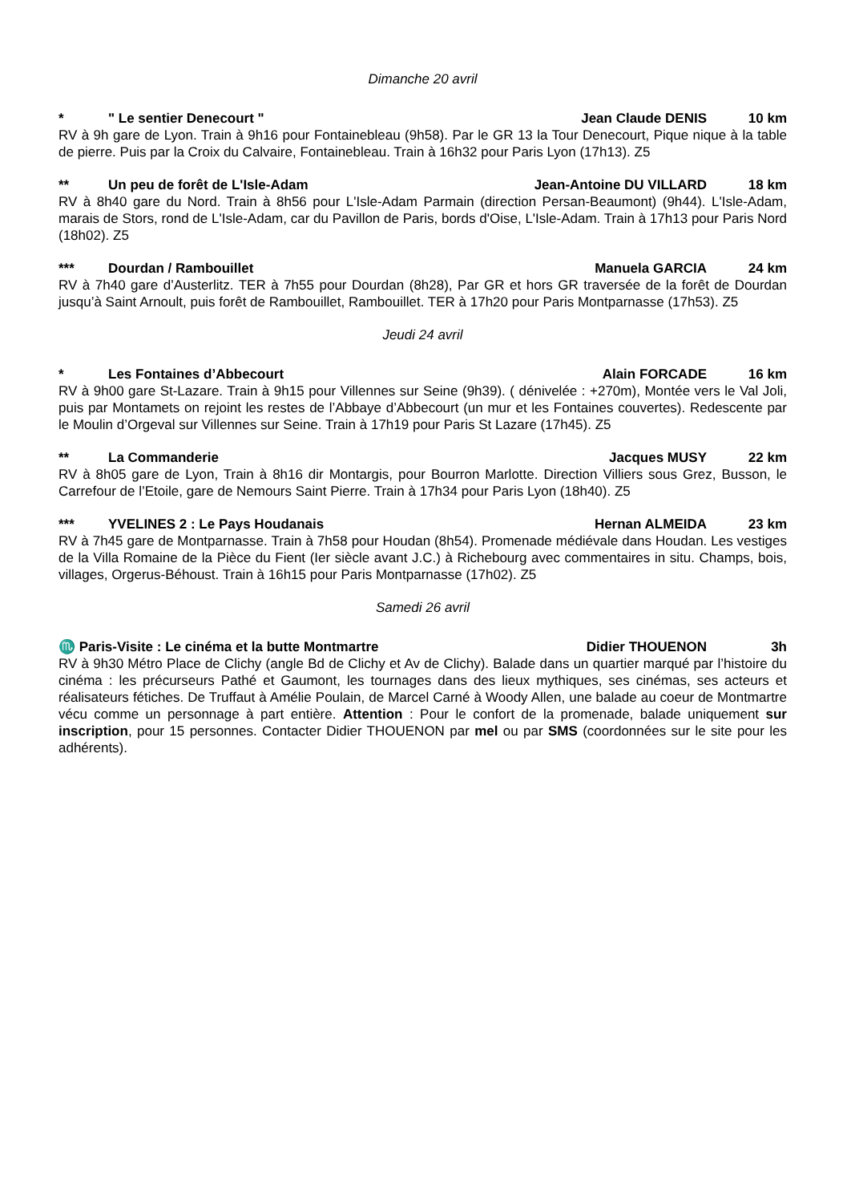Dimanche 20 avril
* " Le sentier Denecourt " Jean Claude DENIS 10 km
RV à 9h gare de Lyon. Train à 9h16 pour Fontainebleau (9h58). Par le GR 13 la Tour Denecourt, Pique nique à la table de pierre. Puis par la Croix du Calvaire, Fontainebleau. Train à 16h32 pour Paris Lyon (17h13). Z5
** Un peu de forêt de L'Isle-Adam Jean-Antoine DU VILLARD 18 km
RV à 8h40 gare du Nord. Train à 8h56 pour L'Isle-Adam Parmain (direction Persan-Beaumont) (9h44). L'Isle-Adam, marais de Stors, rond de L'Isle-Adam, car du Pavillon de Paris, bords d'Oise, L'Isle-Adam. Train à 17h13 pour Paris Nord (18h02). Z5
*** Dourdan / Rambouillet Manuela GARCIA 24 km
RV à 7h40 gare d’Austerlitz. TER à 7h55 pour Dourdan (8h28), Par GR et hors GR traversée de la forêt de Dourdan jusqu’à Saint Arnoult, puis forêt de Rambouillet, Rambouillet. TER à 17h20 pour Paris Montparnasse (17h53). Z5
Jeudi 24 avril
* Les Fontaines d’Abbecourt Alain FORCADE 16 km
RV à 9h00 gare St-Lazare. Train à 9h15 pour Villennes sur Seine (9h39). ( dénivelée : +270m), Montée vers le Val Joli, puis par Montamets on rejoint les restes de l’Abbaye d’Abbecourt (un mur et les Fontaines couvertes). Redescente par le Moulin d’Orgeval sur Villennes sur Seine. Train à 17h19 pour Paris St Lazare (17h45). Z5
** La Commanderie Jacques MUSY 22 km
RV à 8h05 gare de Lyon, Train à 8h16 dir Montargis, pour Bourron Marlotte. Direction Villiers sous Grez, Busson, le Carrefour de l’Etoile, gare de Nemours Saint Pierre. Train à 17h34 pour Paris Lyon (18h40). Z5
*** YVELINES 2 : Le Pays Houdanais Hernan ALMEIDA 23 km
RV à 7h45 gare de Montparnasse. Train à 7h58 pour Houdan (8h54). Promenade médiévale dans Houdan. Les vestiges de la Villa Romaine de la Pièce du Fient (Ier siècle avant J.C.) à Richebourg avec commentaires in situ. Champs, bois, villages, Orgerus-Béhoust. Train à 16h15 pour Paris Montparnasse (17h02). Z5
Samedi 26 avril
♏ Paris-Visite : Le cinéma et la butte Montmartre Didier THOUENON 3h
RV à 9h30 Métro Place de Clichy (angle Bd de Clichy et Av de Clichy). Balade dans un quartier marqué par l’histoire du cinéma : les précurseurs Pathé et Gaumont, les tournages dans des lieux mythiques, ses cinémas, ses acteurs et réalisateurs fétiches. De Truffaut à Amélie Poulain, de Marcel Carné à Woody Allen, une balade au coeur de Montmartre vécu comme un personnage à part entière. Attention : Pour le confort de la promenade, balade uniquement sur inscription, pour 15 personnes. Contacter Didier THOUENON par mel ou par SMS (coordonnées sur le site pour les adhérents).